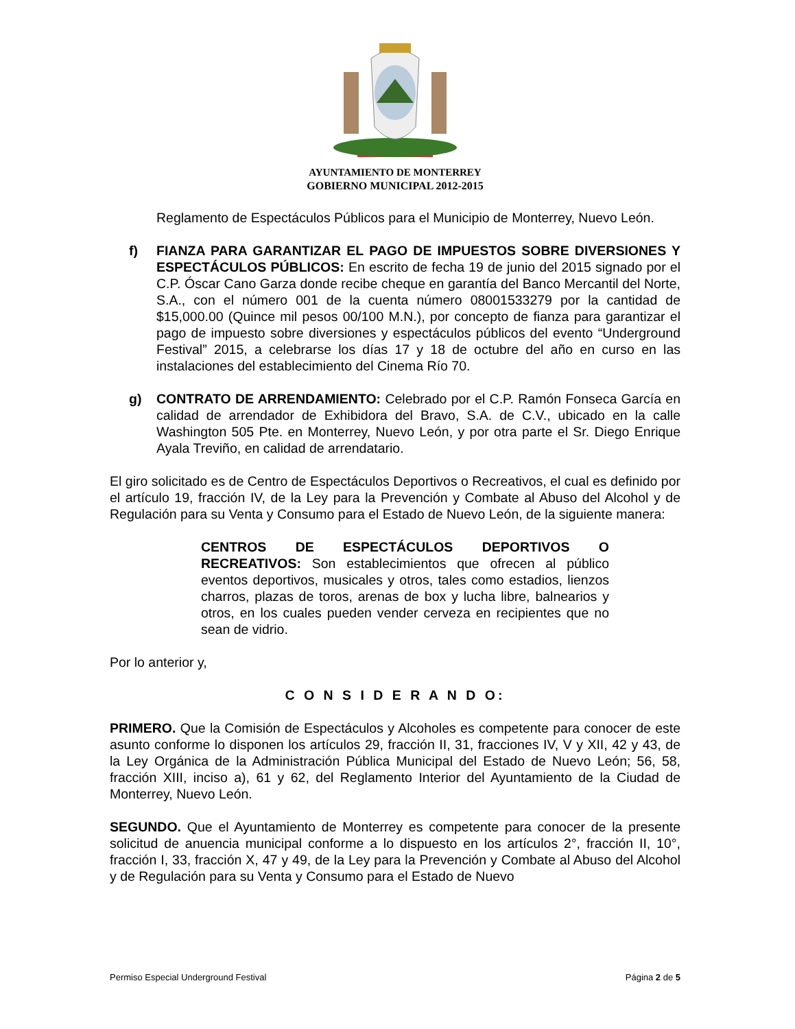AYUNTAMIENTO DE MONTERREY
GOBIERNO MUNICIPAL 2012-2015
Reglamento de Espectáculos Públicos para el Municipio de Monterrey, Nuevo León.
f) FIANZA PARA GARANTIZAR EL PAGO DE IMPUESTOS SOBRE DIVERSIONES Y ESPECTÁCULOS PÚBLICOS: En escrito de fecha 19 de junio del 2015 signado por el C.P. Óscar Cano Garza donde recibe cheque en garantía del Banco Mercantil del Norte, S.A., con el número 001 de la cuenta número 08001533279 por la cantidad de $15,000.00 (Quince mil pesos 00/100 M.N.), por concepto de fianza para garantizar el pago de impuesto sobre diversiones y espectáculos públicos del evento “Underground Festival” 2015, a celebrarse los días 17 y 18 de octubre del año en curso en las instalaciones del establecimiento del Cinema Río 70.
g) CONTRATO DE ARRENDAMIENTO: Celebrado por el C.P. Ramón Fonseca García en calidad de arrendador de Exhibidora del Bravo, S.A. de C.V., ubicado en la calle Washington 505 Pte. en Monterrey, Nuevo León, y por otra parte el Sr. Diego Enrique Ayala Treviño, en calidad de arrendatario.
El giro solicitado es de Centro de Espectáculos Deportivos o Recreativos, el cual es definido por el artículo 19, fracción IV, de la Ley para la Prevención y Combate al Abuso del Alcohol y de Regulación para su Venta y Consumo para el Estado de Nuevo León, de la siguiente manera:
CENTROS DE ESPECTÁCULOS DEPORTIVOS O RECREATIVOS: Son establecimientos que ofrecen al público eventos deportivos, musicales y otros, tales como estadios, lienzos charros, plazas de toros, arenas de box y lucha libre, balnearios y otros, en los cuales pueden vender cerveza en recipientes que no sean de vidrio.
Por lo anterior y,
C O N S I D E R A N D O:
PRIMERO. Que la Comisión de Espectáculos y Alcoholes es competente para conocer de este asunto conforme lo disponen los artículos 29, fracción II, 31, fracciones IV, V y XII, 42 y 43, de la Ley Orgánica de la Administración Pública Municipal del Estado de Nuevo León; 56, 58, fracción XIII, inciso a), 61 y 62, del Reglamento Interior del Ayuntamiento de la Ciudad de Monterrey, Nuevo León.
SEGUNDO. Que el Ayuntamiento de Monterrey es competente para conocer de la presente solicitud de anuencia municipal conforme a lo dispuesto en los artículos 2°, fracción II, 10°, fracción I, 33, fracción X, 47 y 49, de la Ley para la Prevención y Combate al Abuso del Alcohol y de Regulación para su Venta y Consumo para el Estado de Nuevo
Permiso Especial Underground Festival Página 2 de 5